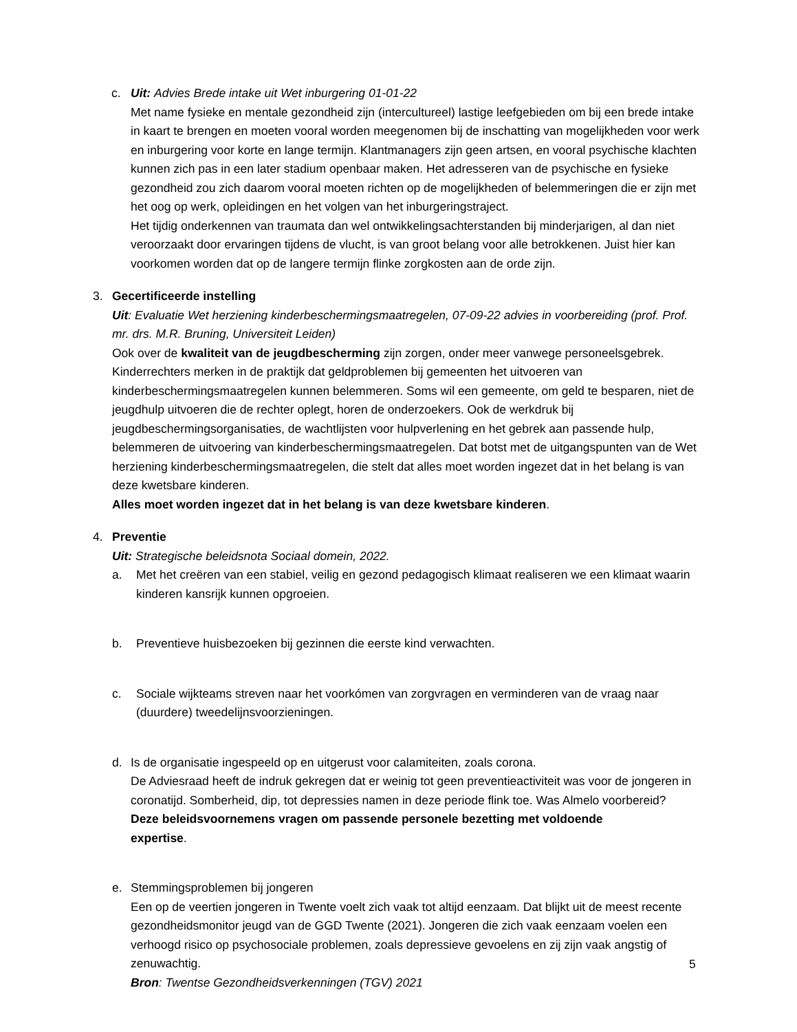c. Uit: Advies Brede intake uit Wet inburgering 01-01-22
Met name fysieke en mentale gezondheid zijn (intercultureel) lastige leefgebieden om bij een brede intake in kaart te brengen en moeten vooral worden meegenomen bij de inschatting van mogelijkheden voor werk en inburgering voor korte en lange termijn. Klantmanagers zijn geen artsen, en vooral psychische klachten kunnen zich pas in een later stadium openbaar maken. Het adresseren van de psychische en fysieke gezondheid zou zich daarom vooral moeten richten op de mogelijkheden of belemmeringen die er zijn met het oog op werk, opleidingen en het volgen van het inburgeringstraject.
Het tijdig onderkennen van traumata dan wel ontwikkelingsachterstanden bij minderjarigen, al dan niet veroorzaakt door ervaringen tijdens de vlucht, is van groot belang voor alle betrokkenen. Juist hier kan voorkomen worden dat op de langere termijn flinke zorgkosten aan de orde zijn.
3. Gecertificeerde instelling
Uit: Evaluatie Wet herziening kinderbeschermingsmaatregelen, 07-09-22 advies in voorbereiding (prof. Prof. mr. drs. M.R. Bruning, Universiteit Leiden)
Ook over de kwaliteit van de jeugdbescherming zijn zorgen, onder meer vanwege personeelsgebrek. Kinderrechters merken in de praktijk dat geldproblemen bij gemeenten het uitvoeren van kinderbeschermingsmaatregelen kunnen belemmeren. Soms wil een gemeente, om geld te besparen, niet de jeugdhulp uitvoeren die de rechter oplegt, horen de onderzoekers. Ook de werkdruk bij jeugdbeschermingsorganisaties, de wachtlijsten voor hulpverlening en het gebrek aan passende hulp, belemmeren de uitvoering van kinderbeschermingsmaatregelen. Dat botst met de uitgangspunten van de Wet herziening kinderbeschermingsmaatregelen, die stelt dat alles moet worden ingezet dat in het belang is van deze kwetsbare kinderen.
Alles moet worden ingezet dat in het belang is van deze kwetsbare kinderen.
4. Preventie
Uit: Strategische beleidsnota Sociaal domein, 2022.
a. Met het creëren van een stabiel, veilig en gezond pedagogisch klimaat realiseren we een klimaat waarin kinderen kansrijk kunnen opgroeien.
b. Preventieve huisbezoeken bij gezinnen die eerste kind verwachten.
c. Sociale wijkteams streven naar het voorkómen van zorgvragen en verminderen van de vraag naar (duurdere) tweedelijnsvoorzieningen.
d. Is de organisatie ingespeeld op en uitgerust voor calamiteiten, zoals corona.
De Adviesraad heeft de indruk gekregen dat er weinig tot geen preventieactiviteit was voor de jongeren in coronatijd. Somberheid, dip, tot depressies namen in deze periode flink toe. Was Almelo voorbereid?
Deze beleidsvoornemens vragen om passende personele bezetting met voldoende
expertise.
e. Stemmingsproblemen bij jongeren
Een op de veertien jongeren in Twente voelt zich vaak tot altijd eenzaam. Dat blijkt uit de meest recente gezondheidsmonitor jeugd van de GGD Twente (2021). Jongeren die zich vaak eenzaam voelen een verhoogd risico op psychosociale problemen, zoals depressieve gevoelens en zij zijn vaak angstig of zenuwachtig.
Bron: Twentse Gezondheidsverkenningen (TGV) 2021
5